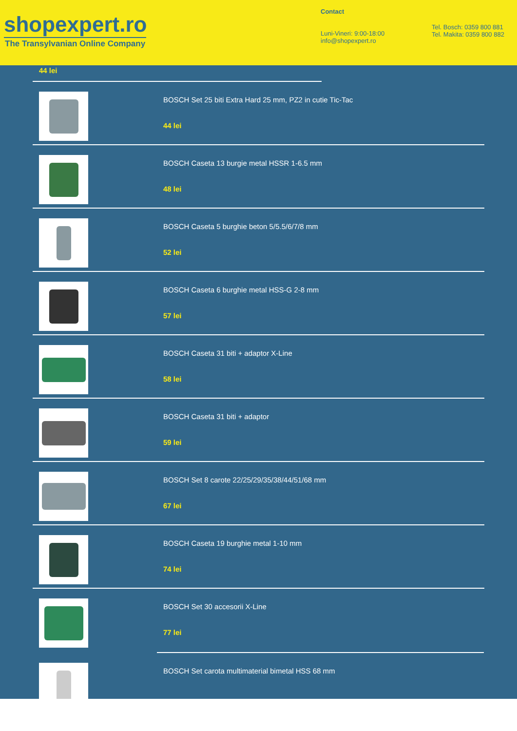shopexpert.ro
The Transylvanian Online Company
Contact
Luni-Vineri: 9:00-18:00
info@shopexpert.ro
Tel. Bosch: 0359 800 881
Tel. Makita: 0359 800 882
44 lei
BOSCH Set 25 biti Extra Hard 25 mm, PZ2 in cutie Tic-Tac
44 lei
BOSCH Caseta 13 burgie metal HSSR 1-6.5 mm
48 lei
BOSCH Caseta 5 burghie beton 5/5.5/6/7/8 mm
52 lei
BOSCH Caseta 6 burghie metal HSS-G 2-8 mm
57 lei
BOSCH Caseta 31 biti + adaptor X-Line
58 lei
BOSCH Caseta 31 biti + adaptor
59 lei
BOSCH Set 8 carote 22/25/29/35/38/44/51/68 mm
67 lei
BOSCH Caseta 19 burghie metal 1-10 mm
74 lei
BOSCH Set 30 accesorii X-Line
77 lei
BOSCH Set carota multimaterial bimetal HSS 68 mm